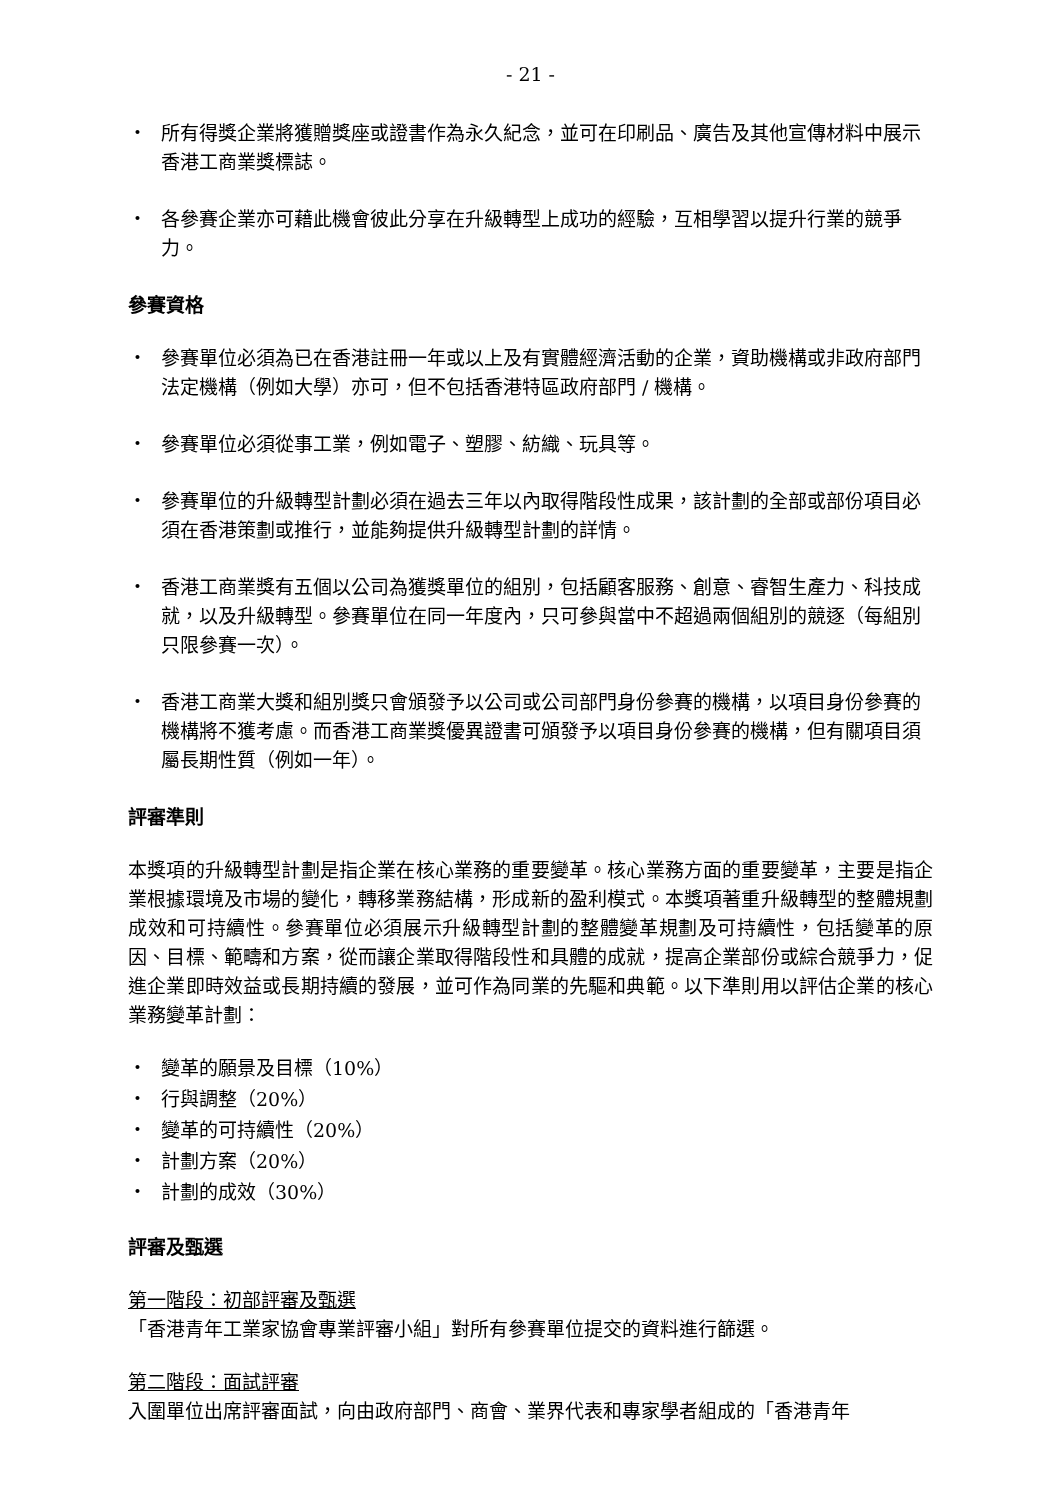- 21 -
・ 所有得獎企業將獲贈獎座或證書作為永久紀念，並可在印刷品、廣告及其他宣傳材料中展示香港工商業獎標誌。
・ 各參賽企業亦可藉此機會彼此分享在升級轉型上成功的經驗，互相學習以提升行業的競爭力。
參賽資格
・ 參賽單位必須為已在香港註冊一年或以上及有實體經濟活動的企業，資助機構或非政府部門法定機構（例如大學）亦可，但不包括香港特區政府部門 / 機構。
・ 參賽單位必須從事工業，例如電子、塑膠、紡織、玩具等。
・ 參賽單位的升級轉型計劃必須在過去三年以內取得階段性成果，該計劃的全部或部份項目必須在香港策劃或推行，並能夠提供升級轉型計劃的詳情。
・ 香港工商業獎有五個以公司為獲獎單位的組別，包括顧客服務、創意、睿智生產力、科技成就，以及升級轉型。參賽單位在同一年度內，只可參與當中不超過兩個組別的競逐（每組別只限參賽一次）。
・ 香港工商業大獎和組別獎只會頒發予以公司或公司部門身份參賽的機構，以項目身份參賽的機構將不獲考慮。而香港工商業獎優異證書可頒發予以項目身份參賽的機構，但有關項目須屬長期性質（例如一年）。
評審準則
本獎項的升級轉型計劃是指企業在核心業務的重要變革。核心業務方面的重要變革，主要是指企業根據環境及市場的變化，轉移業務結構，形成新的盈利模式。本獎項著重升級轉型的整體規劃成效和可持續性。參賽單位必須展示升級轉型計劃的整體變革規劃及可持續性，包括變革的原因、目標、範疇和方案，從而讓企業取得階段性和具體的成就，提高企業部份或綜合競爭力，促進企業即時效益或長期持續的發展，並可作為同業的先驅和典範。以下準則用以評估企業的核心業務變革計劃：
・ 變革的願景及目標（10%）
・ 行與調整（20%）
・ 變革的可持續性（20%）
・ 計劃方案（20%）
・ 計劃的成效（30%）
評審及甄選
第一階段：初部評審及甄選
「香港青年工業家協會專業評審小組」對所有參賽單位提交的資料進行篩選。
第二階段：面試評審
入圍單位出席評審面試，向由政府部門、商會、業界代表和專家學者組成的「香港青年